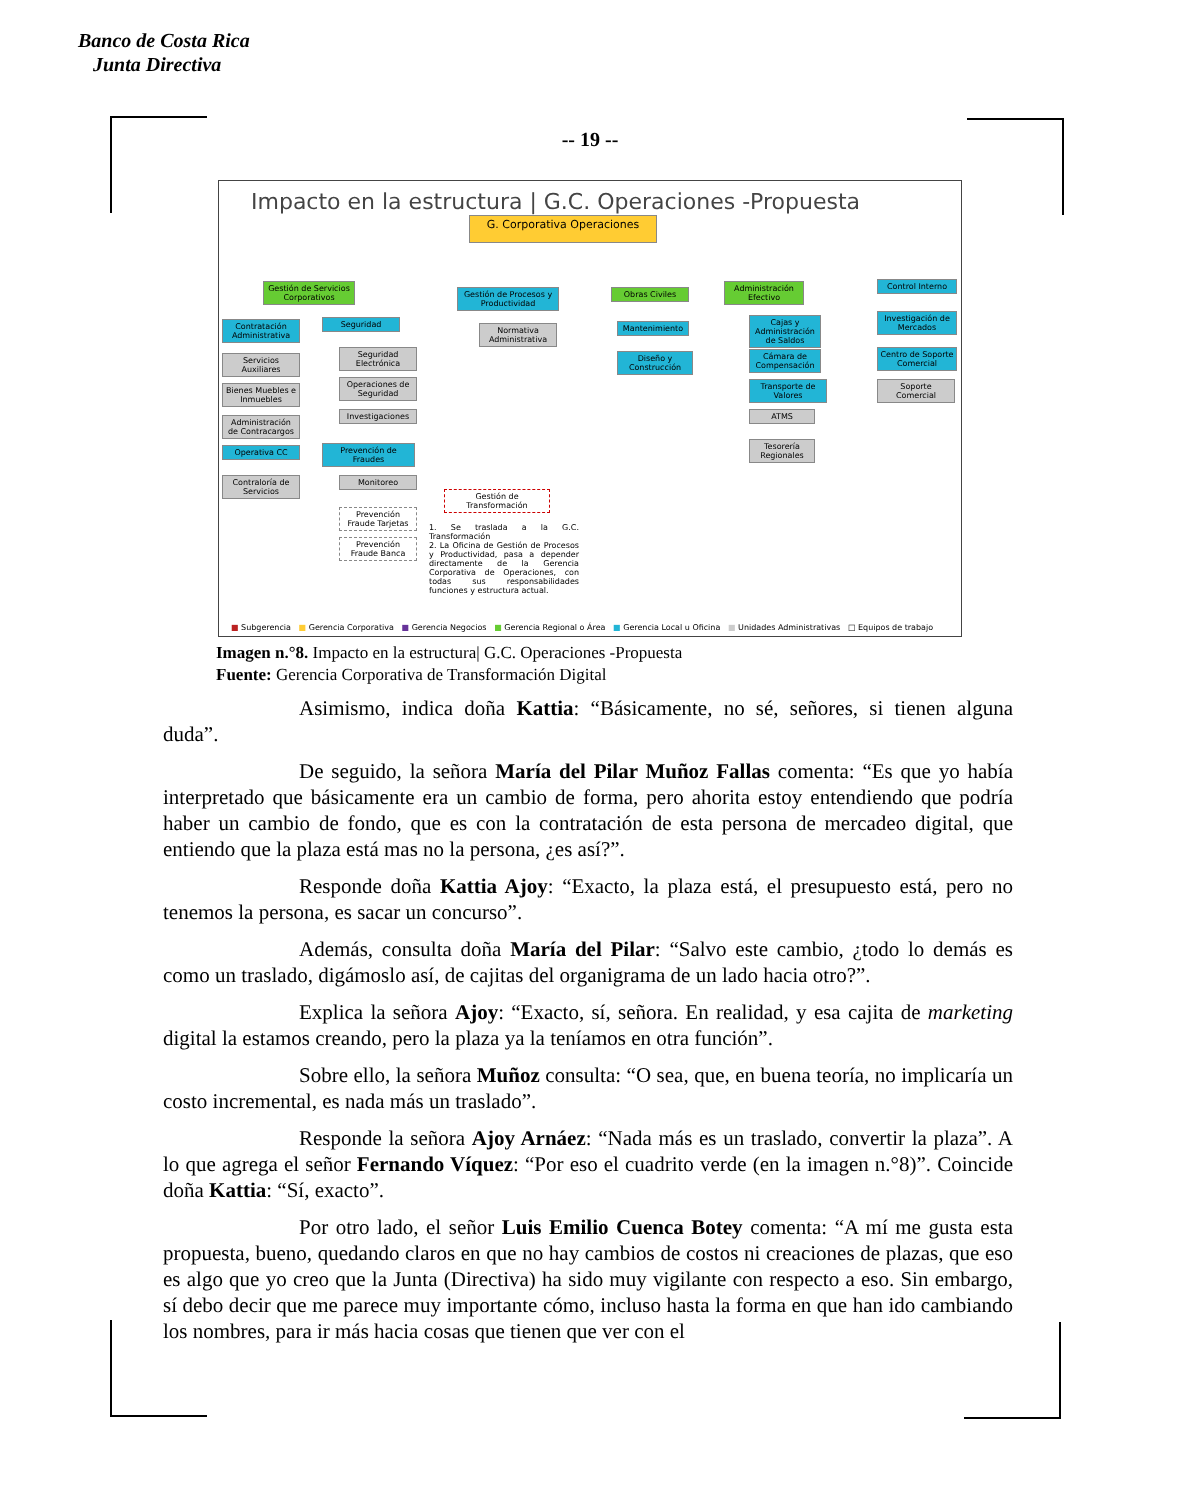Banco de Costa Rica
Junta Directiva
-- 19 --
Impacto en la estructura | G.C. Operaciones -Propuesta
G. Corporativa Operaciones
Gestión de Servicios Corporativos
Contratación Administrativa
Servicios Auxiliares
Bienes Muebles e Inmuebles
Administración de Contracargos
Operativa CC
Contraloría de Servicios
Seguridad
Seguridad Electrónica
Operaciones de Seguridad
Investigaciones
Prevención de Fraudes
Monitoreo
Prevención Fraude Tarjetas
Prevención Fraude Banca
Gestión de Procesos y Productividad
Normativa Administrativa
Gestión de Transformación
1. Se traslada a la G.C. Transformación
2. La Oficina de Gestión de Procesos y Productividad, pasa a depender directamente de la Gerencia Corporativa de Operaciones, con todas sus responsabilidades funciones y estructura actual.
Obras Civiles
Mantenimiento
Diseño y Construcción
Administración Efectivo
Cajas y Administración de Saldos
Cámara de Compensación
Transporte de Valores
ATMS
Tesorería Regionales
Control Interno
Investigación de Mercados
Centro de Soporte Comercial
Soporte Comercial
■ Subgerencia ■ Gerencia Corporativa ■ Gerencia Negocios ■ Gerencia Regional o Área ■ Gerencia Local u Oficina ■ Unidades Administrativas □ Equipos de trabajo
Imagen n.°8. Impacto en la estructura| G.C. Operaciones -Propuesta
Fuente: Gerencia Corporativa de Transformación Digital
Asimismo, indica doña Kattia: “Básicamente, no sé, señores, si tienen alguna duda”.
De seguido, la señora María del Pilar Muñoz Fallas comenta: “Es que yo había interpretado que básicamente era un cambio de forma, pero ahorita estoy entendiendo que podría haber un cambio de fondo, que es con la contratación de esta persona de mercadeo digital, que entiendo que la plaza está mas no la persona, ¿es así?”.
Responde doña Kattia Ajoy: “Exacto, la plaza está, el presupuesto está, pero no tenemos la persona, es sacar un concurso”.
Además, consulta doña María del Pilar: “Salvo este cambio, ¿todo lo demás es como un traslado, digámoslo así, de cajitas del organigrama de un lado hacia otro?”.
Explica la señora Ajoy: “Exacto, sí, señora. En realidad, y esa cajita de marketing digital la estamos creando, pero la plaza ya la teníamos en otra función”.
Sobre ello, la señora Muñoz consulta: “O sea, que, en buena teoría, no implicaría un costo incremental, es nada más un traslado”.
Responde la señora Ajoy Arnáez: “Nada más es un traslado, convertir la plaza”. A lo que agrega el señor Fernando Víquez: “Por eso el cuadrito verde (en la imagen n.°8)”. Coincide doña Kattia: “Sí, exacto”.
Por otro lado, el señor Luis Emilio Cuenca Botey comenta: “A mí me gusta esta propuesta, bueno, quedando claros en que no hay cambios de costos ni creaciones de plazas, que eso es algo que yo creo que la Junta (Directiva) ha sido muy vigilante con respecto a eso. Sin embargo, sí debo decir que me parece muy importante cómo, incluso hasta la forma en que han ido cambiando los nombres, para ir más hacia cosas que tienen que ver con el